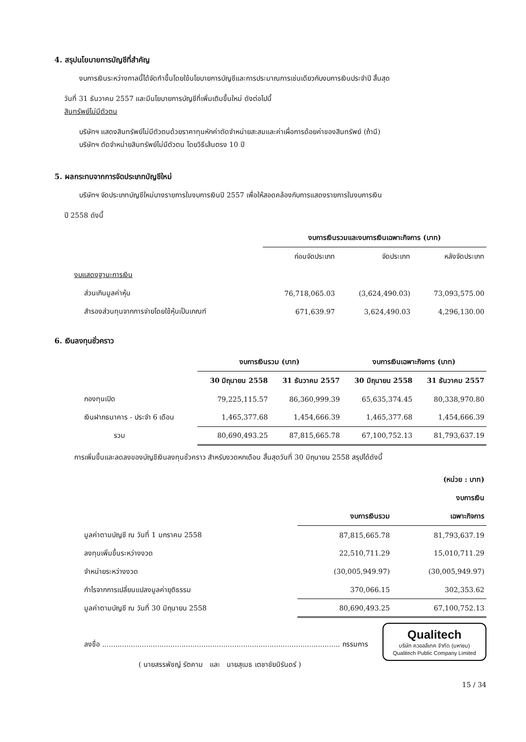4. สรุปนโยบายการบัญชีที่สำคัญ
งบการเงินระหว่างกาลนี้ได้จัดทำขึ้นโดยใช้นโยบายการบัญชีและการประมาณการเช่นเดียวกับงบการเงินประจำปี สิ้นสุด
วันที่ 31 ธันวาคม 2557 และมีนโยบายการบัญชีที่เพิ่มเติมขึ้นใหม่ ดังต่อไปนี้
สินทรัพย์ไม่มีตัวตน
บริษัทฯ แสดงสินทรัพย์ไม่มีตัวตนด้วยราคาทุนหักค่าตัดจำหน่ายสะสมและค่าเผื่อการด้อยค่าของสินทรัพย์ (ถ้ามี)
บริษัทฯ ตัดจำหน่ายสินทรัพย์ไม่มีตัวตน โดยวิธีเส้นตรง 10 ปี
5. ผลกระทบจากการจัดประเภทบัญชีใหม่
บริษัทฯ จัดประเภทบัญชีใหม่บางรายการในงบการเงินปี 2557 เพื่อให้สอดคล้องกับการแสดงรายการในงบการเงิน
ปี 2558 ดังนี้
| | งบการเงินรวมและงบการเงินเฉพาะกิจการ (บาท) | | |
| --- | --- | --- | --- |
| | ก่อนจัดประเภท | จัดประเภท | หลังจัดประเภท |
| งบแสดงฐานะการเงิน | | | |
| ส่วนเกินมูลค่าหุ้น | 76,718,065.03 | (3,624,490.03) | 73,093,575.00 |
| สำรองส่วนทุนจากการจ่ายโดยใช้หุ้นเป็นเกณฑ์ | 671,639.97 | 3,624,490.03 | 4,296,130.00 |
6. เงินลงทุนชั่วคราว
| | งบการเงินรวม (บาท) | | งบการเงินเฉพาะกิจการ (บาท) | |
| --- | --- | --- | --- | --- |
| | 30 มิถุนายน 2558 | 31 ธันวาคม 2557 | 30 มิถุนายน 2558 | 31 ธันวาคม 2557 |
| กองทุนเปิด | 79,225,115.57 | 86,360,999.39 | 65,635,374.45 | 80,338,970.80 |
| เงินฝากธนาคาร - ประจำ 6 เดือน | 1,465,377.68 | 1,454,666.39 | 1,465,377.68 | 1,454,666.39 |
| รวม | 80,690,493.25 | 87,815,665.78 | 67,100,752.13 | 81,793,637.19 |
การเพิ่มขึ้นและลดลงของบัญชีเงินลงทุนชั่วคราว สำหรับงวดหกเดือน สิ้นสุดวันที่ 30 มิถุนายน 2558 สรุปได้ดังนี้
| | | (หน่วย : บาท) |
| --- | --- | --- |
| | | งบการเงิน |
| | งบการเงินรวม | เฉพาะกิจการ |
| มูลค่าตามบัญชี ณ วันที่ 1 มกราคม 2558 | 87,815,665.78 | 81,793,637.19 |
| ลงทุนเพิ่มขึ้นระหว่างงวด | 22,510,711.29 | 15,010,711.29 |
| จำหน่ายระหว่างงวด | (30,005,949.97) | (30,005,949.97) |
| กำไรจากการเปลี่ยนแปลงมูลค่ายุติธรรม | 370,066.15 | 302,353.62 |
| มูลค่าตามบัญชี ณ วันที่ 30 มิถุนายน 2558 | 80,690,493.25 | 67,100,752.13 |
Qualitech
บริษัท ควอลลีเทค จำกัด (มหาชน)
Qualitech Public Company Limited
ลงชื่อ ............................................................................................................ กรรมการ
( นายสรรพัชญ์ รัตคาม และ นายสุเมธ เตชาชัยนิรันดร์ )
15 / 34